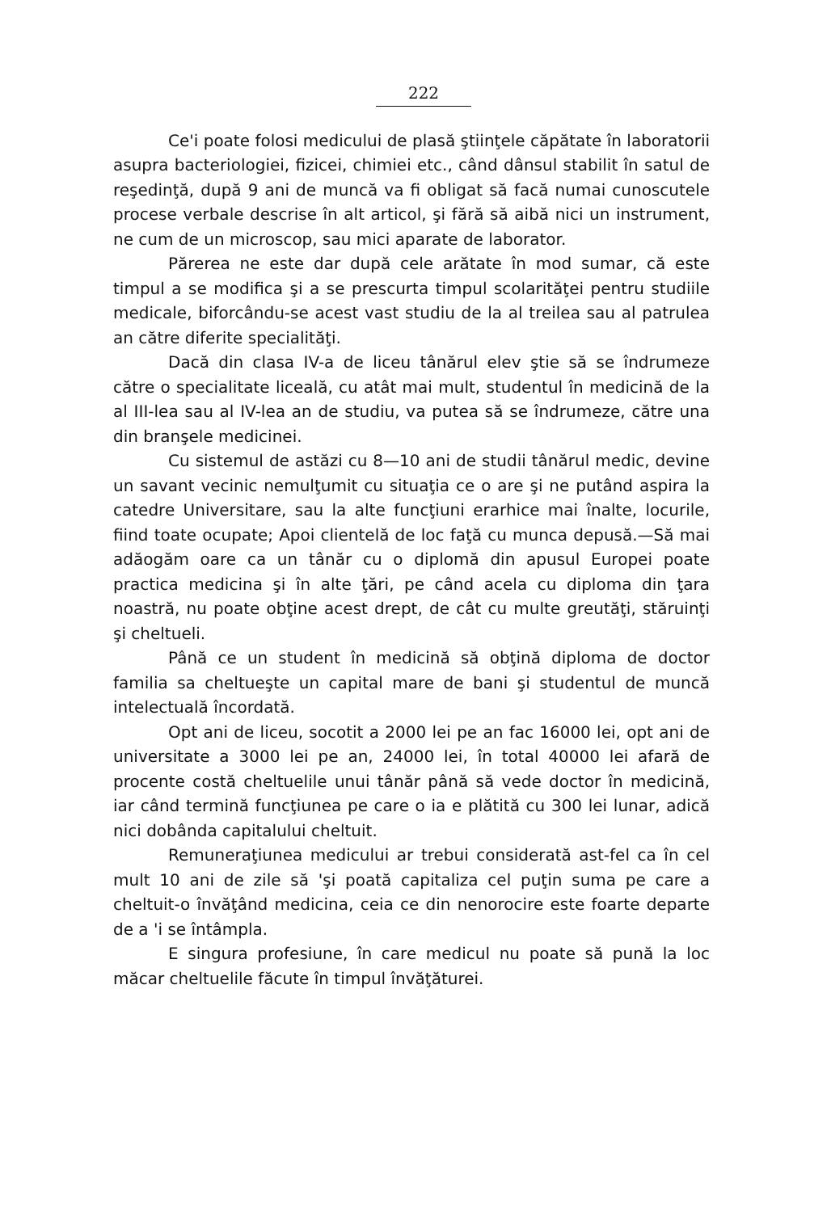222
Ce'i poate folosi medicului de plasă ştiinţele căpătate în laboratorii asupra bacteriologiei, fizicei, chimiei etc., când dânsul stabilit în satul de reşedinţă, după 9 ani de muncă va fi obligat să facă numai cunoscutele procese verbale descrise în alt articol, şi fără să aibă nici un instrument, ne cum de un microscop, sau mici aparate de laborator.
Părerea ne este dar după cele arătate în mod sumar, că este timpul a se modifica şi a se prescurta timpul scolarităţei pentru studiile medicale, biforcându-se acest vast studiu de la al treilea sau al patrulea an către diferite specialităţi.
Dacă din clasa IV-a de liceu tânărul elev ştie să se îndrumeze către o specialitate liceală, cu atât mai mult, studentul în medicină de la al III-lea sau al IV-lea an de studiu, va putea să se îndrumeze, către una din branşele medicinei.
Cu sistemul de astăzi cu 8—10 ani de studii tânărul medic, devine un savant vecinic nemulţumit cu situaţia ce o are şi ne putând aspira la catedre Universitare, sau la alte funcţiuni erarhice mai înalte, locurile, fiind toate ocupate; Apoi clientelă de loc faţă cu munca depusă.—Să mai adăogăm oare ca un tânăr cu o diplomă din apusul Europei poate practica medicina şi în alte ţări, pe când acela cu diploma din ţara noastră, nu poate obţine acest drept, de cât cu multe greutăţi, stăruinţi şi cheltueli.
Până ce un student în medicină să obţină diploma de doctor familia sa cheltueşte un capital mare de bani şi studentul de muncă intelectuală încordată.
Opt ani de liceu, socotit a 2000 lei pe an fac 16000 lei, opt ani de universitate a 3000 lei pe an, 24000 lei, în total 40000 lei afară de procente costă cheltuelile unui tânăr până să vede doctor în medicină, iar când termină funcţiunea pe care o ia e plătită cu 300 lei lunar, adică nici dobânda capitalului cheltuit.
Remuneraţiunea medicului ar trebui considerată ast-fel ca în cel mult 10 ani de zile să 'şi poată capitaliza cel puţin suma pe care a cheltuit-o învăţând medicina, ceia ce din nenorocire este foarte departe de a 'i se întâmpla.
E singura profesiune, în care medicul nu poate să pună la loc măcar cheltuelile făcute în timpul învăţăturei.